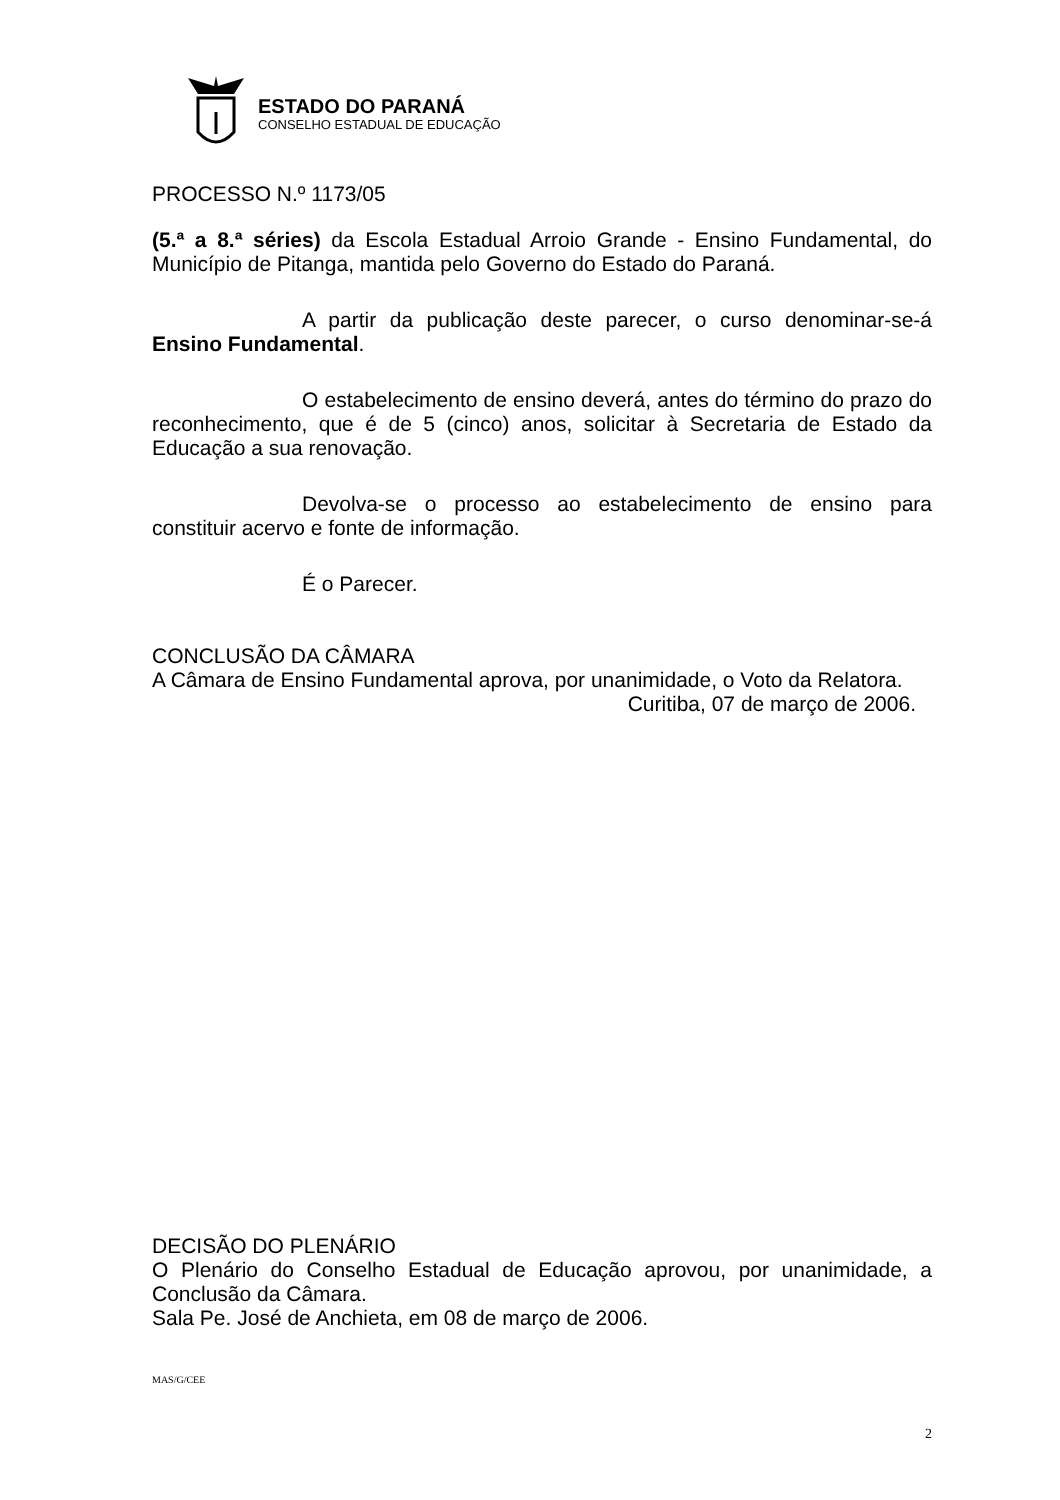ESTADO DO PARANÁ
CONSELHO ESTADUAL DE EDUCAÇÃO
PROCESSO N.º 1173/05
(5.ª a 8.ª séries) da Escola Estadual Arroio Grande - Ensino Fundamental, do Município de Pitanga, mantida pelo Governo do Estado do Paraná.
A partir da publicação deste parecer, o curso denominar-se-á Ensino Fundamental.
O estabelecimento de ensino deverá, antes do término do prazo do reconhecimento, que é de 5 (cinco) anos, solicitar à Secretaria de Estado da Educação a sua renovação.
Devolva-se o processo ao estabelecimento de ensino para constituir acervo e fonte de informação.
É o Parecer.
CONCLUSÃO DA CÂMARA
A Câmara de Ensino Fundamental aprova, por unanimidade, o Voto da Relatora.
Curitiba, 07 de março de 2006.
DECISÃO DO PLENÁRIO
O Plenário do Conselho Estadual de Educação aprovou, por unanimidade, a Conclusão da Câmara.
Sala Pe. José de Anchieta, em 08 de março de 2006.
MAS/G/CEE
2